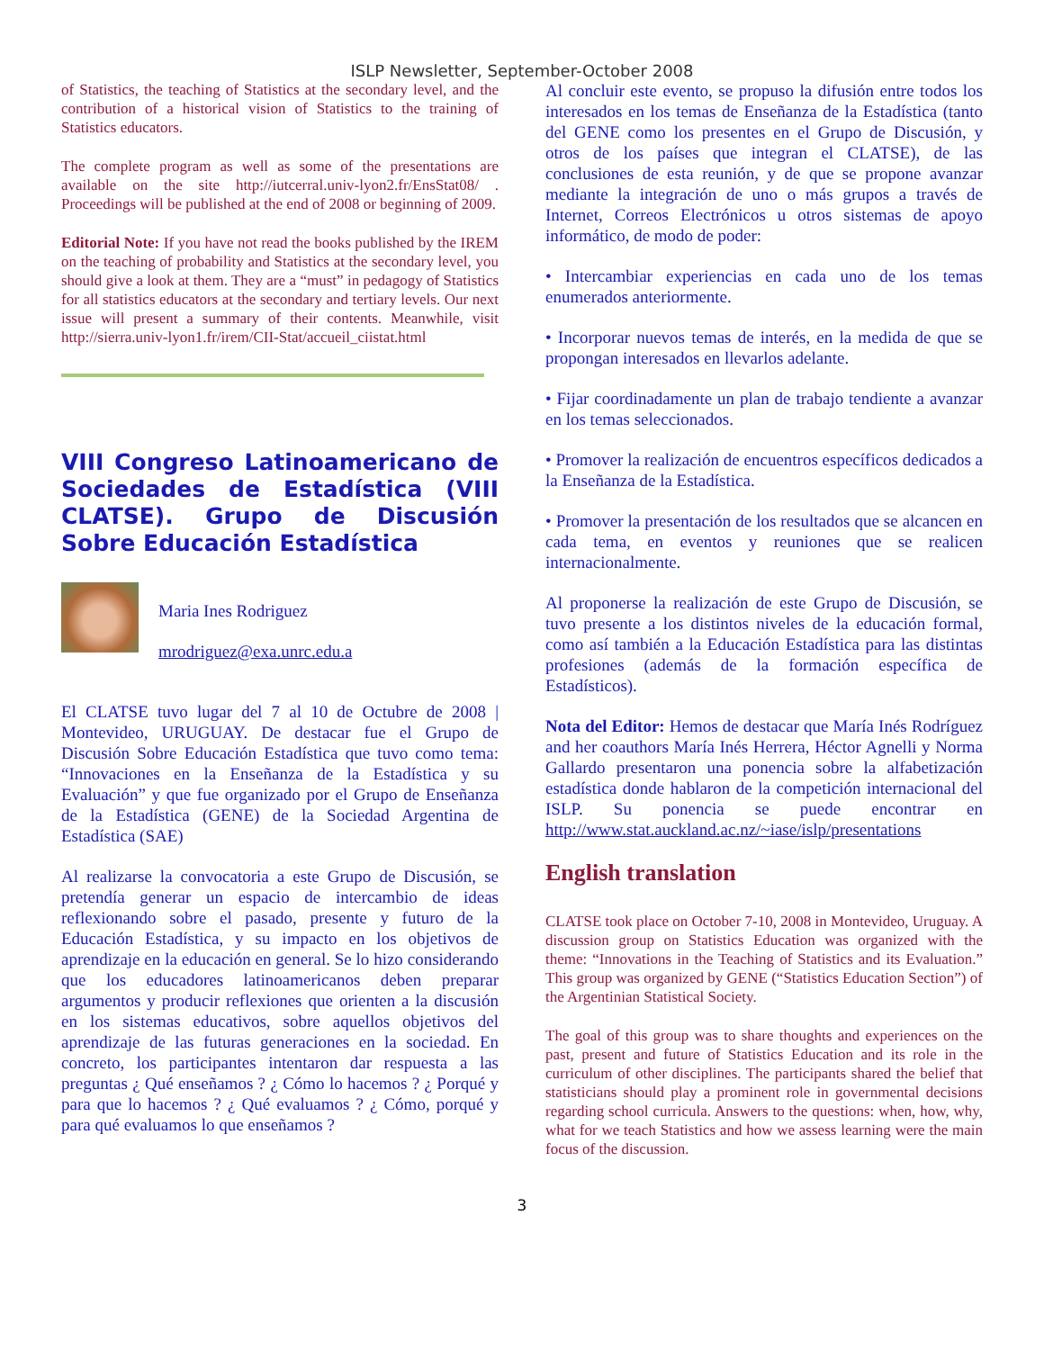ISLP Newsletter, September-October 2008
of Statistics, the teaching of Statistics at the secondary level, and the contribution of a historical vision of Statistics to the training of Statistics educators.
The complete program as well as some of the presentations are available on the site http://iutcerral.univ-lyon2.fr/EnsStat08/ . Proceedings will be published at the end of 2008 or beginning of 2009.
Editorial Note: If you have not read the books published by the IREM on the teaching of probability and Statistics at the secondary level, you should give a look at them. They are a “must” in pedagogy of Statistics for all statistics educators at the secondary and tertiary levels. Our next issue will present a summary of their contents. Meanwhile, visit http://sierra.univ-lyon1.fr/irem/CII-Stat/accueil_ciistat.html
VIII Congreso Latinoamericano de Sociedades de Estadística (VIII CLATSE). Grupo de Discusión Sobre Educación Estadística
Maria Ines Rodriguez
mrodriguez@exa.unrc.edu.a
El CLATSE tuvo lugar del 7 al 10 de Octubre de 2008 | Montevideo, URUGUAY. De destacar fue el Grupo de Discusión Sobre Educación Estadística que tuvo como tema: “Innovaciones en la Enseñanza de la Estadística y su Evaluación” y que fue organizado por el Grupo de Enseñanza de la Estadística (GENE) de la Sociedad Argentina de Estadística (SAE)
Al realizarse la convocatoria a este Grupo de Discusión, se pretendía generar un espacio de intercambio de ideas reflexionando sobre el pasado, presente y futuro de la Educación Estadística, y su impacto en los objetivos de aprendizaje en la educación en general. Se lo hizo considerando que los educadores latinoamericanos deben preparar argumentos y producir reflexiones que orienten a la discusión en los sistemas educativos, sobre aquellos objetivos del aprendizaje de las futuras generaciones en la sociedad. En concreto, los participantes intentaron dar respuesta a las preguntas ¿ Qué enseñamos ? ¿ Cómo lo hacemos ? ¿ Porqué y para que lo hacemos ? ¿ Qué evaluamos ? ¿ Cómo, porqué y para qué evaluamos lo que enseñamos ?
Al concluir este evento, se propuso la difusión entre todos los interesados en los temas de Enseñanza de la Estadística (tanto del GENE como los presentes en el Grupo de Discusión, y otros de los países que integran el CLATSE), de las conclusiones de esta reunión, y de que se propone avanzar mediante la integración de uno o más grupos a través de Internet, Correos Electrónicos u otros sistemas de apoyo informático, de modo de poder:
• Intercambiar experiencias en cada uno de los temas enumerados anteriormente.
• Incorporar nuevos temas de interés, en la medida de que se propongan interesados en llevarlos adelante.
• Fijar coordinadamente un plan de trabajo tendiente a avanzar en los temas seleccionados.
• Promover la realización de encuentros específicos dedicados a la Enseñanza de la Estadística.
• Promover la presentación de los resultados que se alcancen en cada tema, en eventos y reuniones que se realicen internacionalmente.
Al proponerse la realización de este Grupo de Discusión, se tuvo presente a los distintos niveles de la educación formal, como así también a la Educación Estadística para las distintas profesiones (además de la formación específica de Estadísticos).
Nota del Editor: Hemos de destacar que María Inés Rodríguez and her coauthors María Inés Herrera, Héctor Agnelli y Norma Gallardo presentaron una ponencia sobre la alfabetización estadística donde hablaron de la competición internacional del ISLP. Su ponencia se puede encontrar en http://www.stat.auckland.ac.nz/~iase/islp/presentations
English translation
CLATSE took place on October 7-10, 2008 in Montevideo, Uruguay. A discussion group on Statistics Education was organized with the theme: “Innovations in the Teaching of Statistics and its Evaluation.” This group was organized by GENE (“Statistics Education Section”) of the Argentinian Statistical Society.
The goal of this group was to share thoughts and experiences on the past, present and future of Statistics Education and its role in the curriculum of other disciplines. The participants shared the belief that statisticians should play a prominent role in governmental decisions regarding school curricula. Answers to the questions: when, how, why, what for we teach Statistics and how we assess learning were the main focus of the discussion.
3